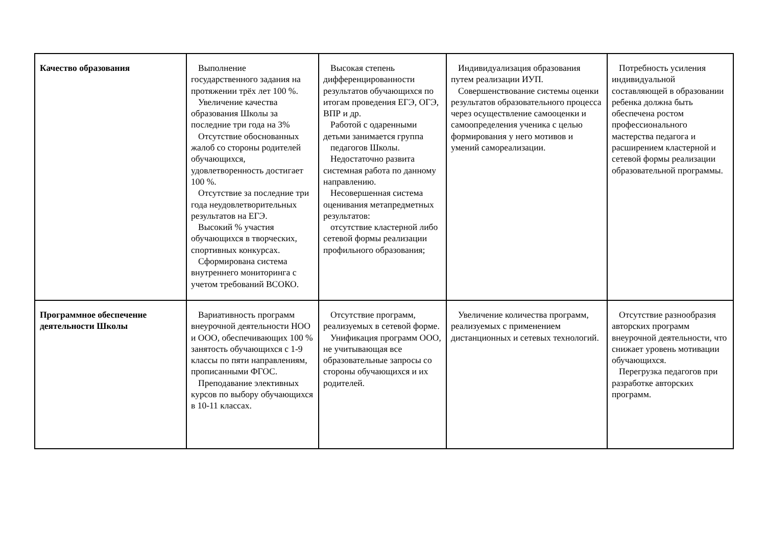| Качество образования | Выполнение государственного задания на протяжении трёх лет 100 %. Увеличение качества образования Школы за последние три года на 3% Отсутствие обоснованных жалоб со стороны родителей обучающихся, удовлетворенность достигает 100 %. Отсутствие за последние три года неудовлетворительных результатов на ЕГЭ. Высокий % участия обучающихся в творческих, спортивных конкурсах. Сформирована система внутреннего мониторинга с учетом требований ВСОКО. | Высокая степень дифференцированности результатов обучающихся по итогам проведения ЕГЭ, ОГЭ, ВПР и др. Работой с одаренными детьми занимается группа педагогов Школы. Недостаточно развита системная работа по данному направлению. Несовершенная система оценивания метапредметных результатов: отсутствие кластерной либо сетевой формы реализации профильного образования; | Индивидуализация образования путем реализации ИУП. Совершенствование системы оценки результатов образовательного процесса через осуществление самооценки и самоопределения ученика с целью формирования у него мотивов и умений самореализации. | Потребность усиления индивидуальной составляющей в образовании ребенка должна быть обеспечена ростом профессионального мастерства педагога и расширением кластерной и сетевой формы реализации образовательной программы. |
| Программное обеспечение деятельности Школы | Вариативность программ внеурочной деятельности НОО и ООО, обеспечивающих 100 % занятость обучающихся с 1-9 классы по пяти направлениям, прописанными ФГОС. Преподавание элективных курсов по выбору обучающихся в 10-11 классах. | Отсутствие программ, реализуемых в сетевой форме. Унификация программ ООО, не учитывающая все образовательные запросы со стороны обучающихся и их родителей. | Увеличение количества программ, реализуемых с применением дистанционных и сетевых технологий. | Отсутствие разнообразия авторских программ внеурочной деятельности, что снижает уровень мотивации обучающихся. Перегрузка педагогов при разработке авторских программ. |